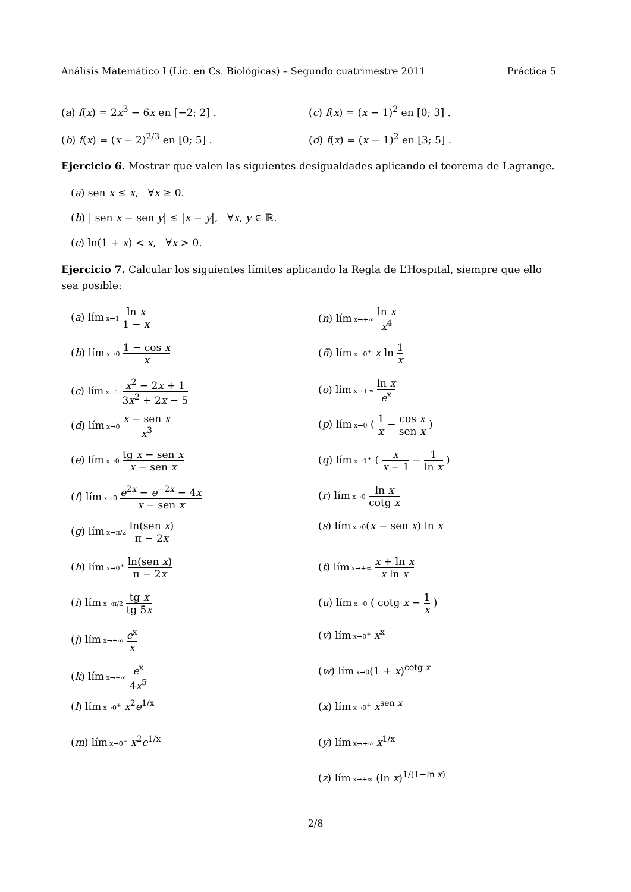Análisis Matemático I (Lic. en Cs. Biológicas) – Segundo cuatrimestre 2011 Práctica 5
(a) f(x) = 2x<sup>3</sup> − 6x en [−2; 2] .
(c) f(x) = (x − 1)<sup>2</sup> en [0; 3] .
(b) f(x) = (x − 2)<sup>2/3</sup> en [0; 5] .
(d) f(x) = (x − 1)<sup>2</sup> en [3; 5] .
Ejercicio 6. Mostrar que valen las siguientes desigualdades aplicando el teorema de Lagrange.
(a) sen x ≤ x, ∀x ≥ 0.
(b) | sen x − sen y| ≤ |x − y|, ∀x, y ∈ ℝ.
(c) ln(1 + x) < x, ∀x > 0.
Ejercicio 7. Calcular los siguientes límites aplicando la Regla de L’Hospital, siempre que ello sea posible:
(a) lím x→1 ln x 1 − x
(b) lím x→0 1 − cos x x
(c) lím x→1 x<sup>2</sup> − 2x + 1 3x<sup>2</sup> + 2x − 5
(d) lím x→0 x − sen x x<sup>3</sup>
(e) lím x→0 tg x − sen x x − sen x
(f) lím x→0 e<sup>2x</sup> − e<sup>−2x</sup> − 4x x − sen x
(g) lím x→π/2 ln(sen x) π − 2x
(h) lím x→0<sup>+</sup> ln(sen x) π − 2x
(i) lím x→π/2 tg x tg 5x
(j) lím x→+∞ e<sup>x</sup> x
(k) lím x→−∞ e<sup>x</sup> 4x<sup>5</sup>
(l) lím x→0<sup>+</sup> x<sup>2</sup>e<sup>1/x</sup>
(m) lím x→0<sup>−</sup> x<sup>2</sup>e<sup>1/x</sup>
(n) lím x→+∞ ln x x<sup>4</sup>
(ñ) lím x→0<sup>+</sup> x ln 1 x
(o) lím x→+∞ ln x e<sup>x</sup>
(p) lím x→0 ( 1 x − cos x sen x )
(q) lím x→1<sup>+</sup> ( x x − 1 − 1 ln x )
(r) lím x→0 ln x cotg x
(s) lím x→0(x − sen x) ln x
(t) lím x→+∞ x + ln x x ln x
(u) lím x→0 ( cotg x − 1 x )
(v) lím x→0<sup>+</sup> x<sup>x</sup>
(w) lím x→0(1 + x)<sup>cotg x</sup>
(x) lím x→0<sup>+</sup> x<sup>sen x</sup>
(y) lím x→+∞ x<sup>1/x</sup>
(z) lím x→+∞ (ln x)<sup>1/(1−ln x)</sup>
2/8